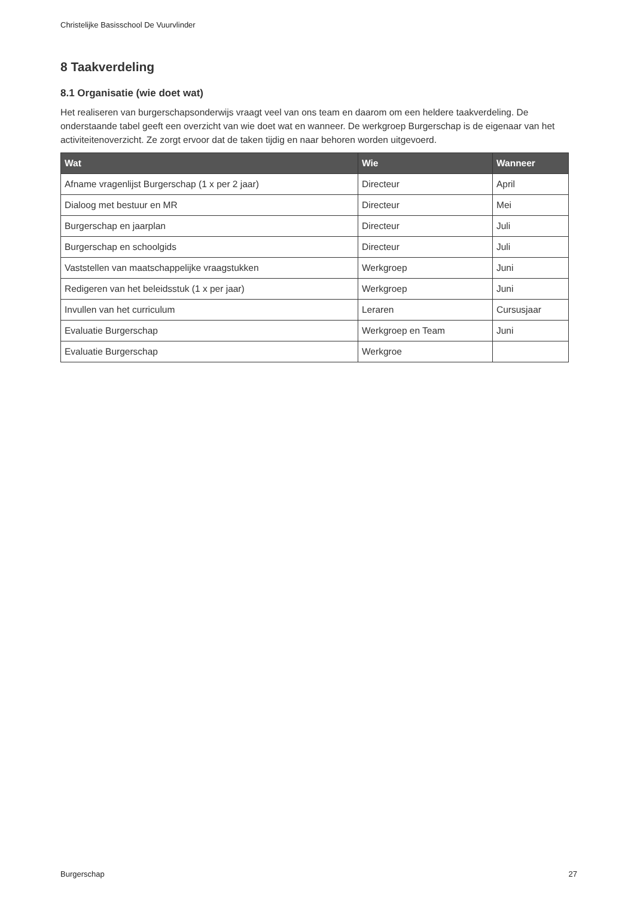Christelijke Basisschool De Vuurvlinder
8 Taakverdeling
8.1 Organisatie (wie doet wat)
Het realiseren van burgerschapsonderwijs vraagt veel van ons team en daarom om een heldere taakverdeling. De onderstaande tabel geeft een overzicht van wie doet wat en wanneer. De werkgroep Burgerschap is de eigenaar van het activiteitenoverzicht. Ze zorgt ervoor dat de taken tijdig en naar behoren worden uitgevoerd.
| Wat | Wie | Wanneer |
| --- | --- | --- |
| Afname vragenlijst Burgerschap (1 x per 2 jaar) | Directeur | April |
| Dialoog met bestuur en MR | Directeur | Mei |
| Burgerschap en jaarplan | Directeur | Juli |
| Burgerschap en schoolgids | Directeur | Juli |
| Vaststellen van maatschappelijke vraagstukken | Werkgroep | Juni |
| Redigeren van het beleidsstuk (1 x per jaar) | Werkgroep | Juni |
| Invullen van het curriculum | Leraren | Cursusjaar |
| Evaluatie Burgerschap | Werkgroep en Team | Juni |
| Evaluatie Burgerschap | Werkgroe | |
Burgerschap 27